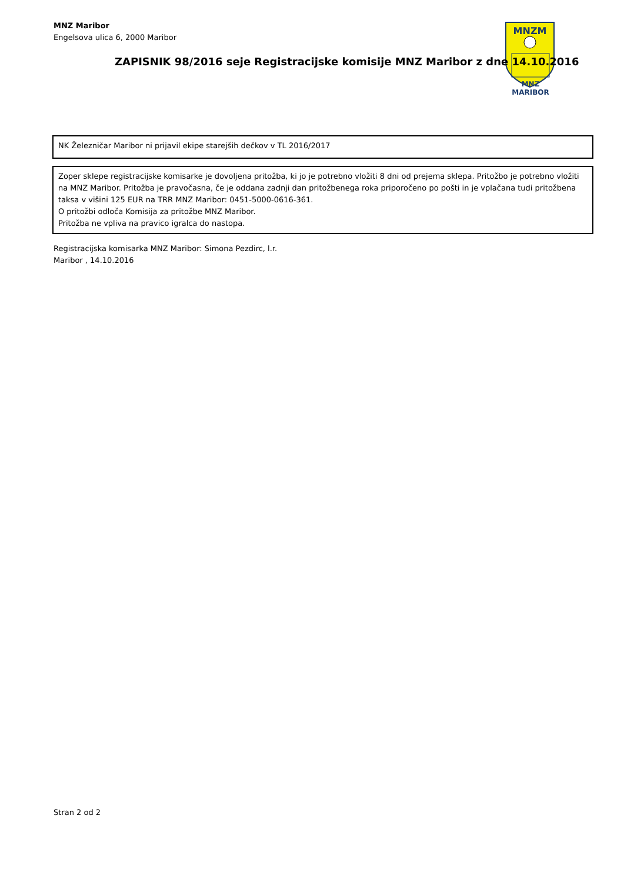MNZ Maribor
Engelsova ulica 6, 2000 Maribor
MNZM
MNZ MARIBOR
ZAPISNIK 98/2016 seje Registracijske komisije MNZ Maribor z dne 14.10.2016
NK Železničar Maribor ni prijavil ekipe starejših dečkov v TL 2016/2017
Zoper sklepe registracijske komisarke je dovoljena pritožba, ki jo je potrebno vložiti 8 dni od prejema sklepa. Pritožbo je potrebno vložiti na MNZ Maribor. Pritožba je pravočasna, če je oddana zadnji dan pritožbenega roka priporočeno po pošti in je vplačana tudi pritožbena taksa v višini 125 EUR na TRR MNZ Maribor: 0451-5000-0616-361.
O pritožbi odloča Komisija za pritožbe MNZ Maribor.
Pritožba ne vpliva na pravico igralca do nastopa.
Registracijska komisarka MNZ Maribor: Simona Pezdirc, l.r.
Maribor , 14.10.2016
Stran 2 od 2